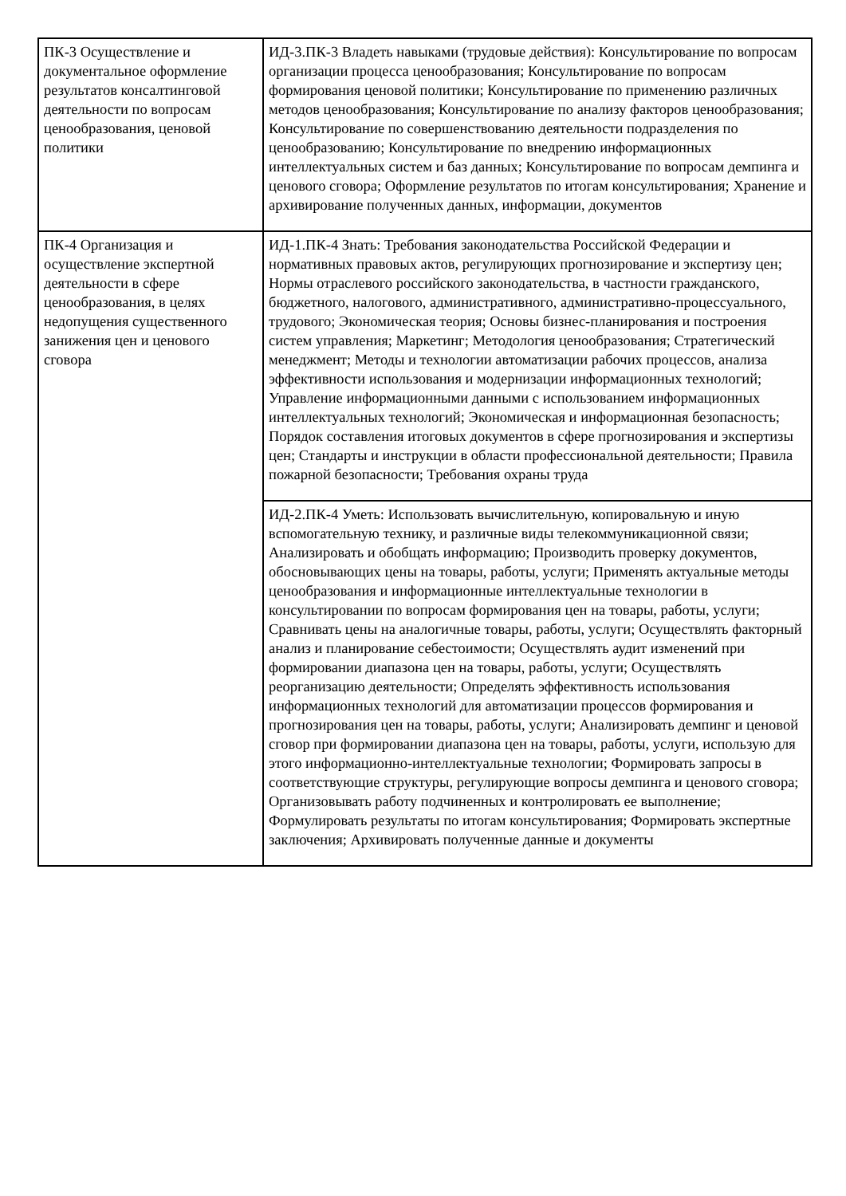| ПК-3 Осуществление и документальное оформление результатов консалтинговой деятельности по вопросам ценообразования, ценовой политики | ИД-3.ПК-3 Владеть навыками (трудовые действия): Консультирование по вопросам организации процесса ценообразования; Консультирование по вопросам формирования ценовой политики; Консультирование по применению различных методов ценообразования; Консультирование по анализу факторов ценообразования; Консультирование по совершенствованию деятельности подразделения по ценообразованию; Консультирование по внедрению информационных интеллектуальных систем и баз данных; Консультирование по вопросам демпинга и ценового сговора; Оформление результатов по итогам консультирования; Хранение и архивирование полученных данных, информации, документов |
| ПК-4 Организация и осуществление экспертной деятельности в сфере ценообразования, в целях недопущения существенного занижения цен и ценового сговора | ИД-1.ПК-4 Знать: Требования законодательства Российской Федерации и нормативных правовых актов, регулирующих прогнозирование и экспертизу цен; Нормы отраслевого российского законодательства, в частности гражданского, бюджетного, налогового, административного, административно-процессуального, трудового; Экономическая теория; Основы бизнес-планирования и построения систем управления; Маркетинг; Методология ценообразования; Стратегический менеджмент; Методы и технологии автоматизации рабочих процессов, анализа эффективности использования и модернизации информационных технологий; Управление информационными данными с использованием информационных интеллектуальных технологий; Экономическая и информационная безопасность; Порядок составления итоговых документов в сфере прогнозирования и экспертизы цен; Стандарты и инструкции в области профессиональной деятельности; Правила пожарной безопасности; Требования охраны труда |
| | ИД-2.ПК-4 Уметь: Использовать вычислительную, копировальную и иную вспомогательную технику, и различные виды телекоммуникационной связи; Анализировать и обобщать информацию; Производить проверку документов, обосновывающих цены на товары, работы, услуги; Применять актуальные методы ценообразования и информационные интеллектуальные технологии в консультировании по вопросам формирования цен на товары, работы, услуги; Сравнивать цены на аналогичные товары, работы, услуги; Осуществлять факторный анализ и планирование себестоимости; Осуществлять аудит изменений при формировании диапазона цен на товары, работы, услуги; Осуществлять реорганизацию деятельности; Определять эффективность использования информационных технологий для автоматизации процессов формирования и прогнозирования цен на товары, работы, услуги; Анализировать демпинг и ценовой сговор при формировании диапазона цен на товары, работы, услуги, использую для этого информационно-интеллектуальные технологии; Формировать запросы в соответствующие структуры, регулирующие вопросы демпинга и ценового сговора; Организовывать работу подчиненных и контролировать ее выполнение; Формулировать результаты по итогам консультирования; Формировать экспертные заключения; Архивировать полученные данные и документы |